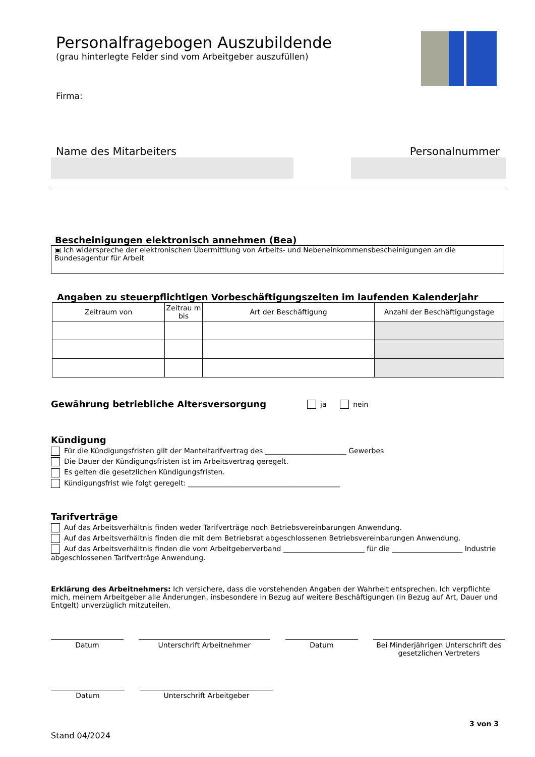Personalfragebogen Auszubildende
(grau hinterlegte Felder sind vom Arbeitgeber auszufüllen)
Firma:
Name des Mitarbeiters Personalnummer
Bescheinigungen elektronisch annehmen (Bea)
▣ Ich widerspreche der elektronischen Übermittlung von Arbeits- und Nebeneinkommensbescheinigungen an die Bundesagentur für Arbeit
Angaben zu steuerpflichtigen Vorbeschäftigungszeiten im laufenden Kalenderjahr
| Zeitraum von | Zeitrau m bis | Art der Beschäftigung | Anzahl der Beschäftigungstage |
| --- | --- | --- | --- |
Gewährung betriebliche Altersversorgung
ja nein
Kündigung
Für die Kündigungsfristen gilt der Manteltarifvertrag des _______________________ Gewerbes
Die Dauer der Kündigungsfristen ist im Arbeitsvertrag geregelt.
Es gelten die gesetzlichen Kündigungsfristen.
Kündigungsfrist wie folgt geregelt: ___________________________________________
Tarifverträge
Auf das Arbeitsverhältnis finden weder Tarifverträge noch Betriebsvereinbarungen Anwendung.
Auf das Arbeitsverhältnis finden die mit dem Betriebsrat abgeschlossenen Betriebsvereinbarungen Anwendung.
Auf das Arbeitsverhältnis finden die vom Arbeitgeberverband _______________________ für die ____________________ Industrie abgeschlossenen Tarifverträge Anwendung.
Erklärung des Arbeitnehmers: Ich versichere, dass die vorstehenden Angaben der Wahrheit entsprechen. Ich verpflichte mich, meinem Arbeitgeber alle Änderungen, insbesondere in Bezug auf weitere Beschäftigungen (in Bezug auf Art, Dauer und Entgelt) unverzüglich mitzuteilen.
Datum Unterschrift Arbeitnehmer Datum Bei Minderjährigen Unterschrift des gesetzlichen Vertreters
Datum Unterschrift Arbeitgeber
3 von 3
Stand 04/2024